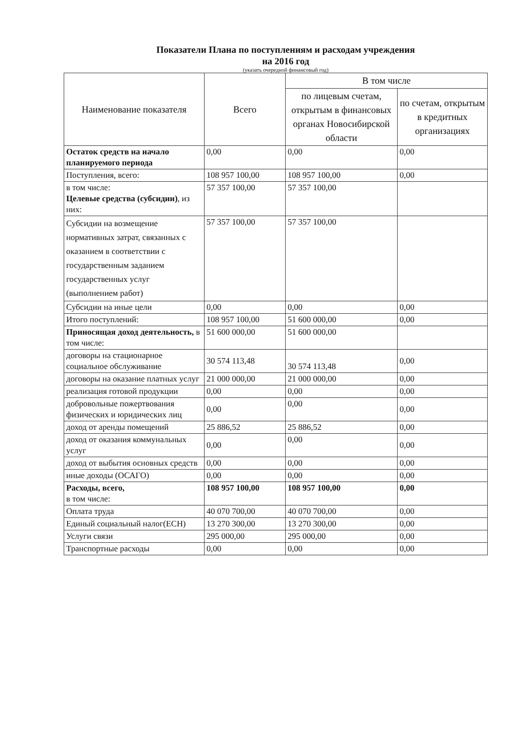Показатели Плана по поступлениям и расходам учреждения
на 2016 год
(указать очередной финансовый год)
| Наименование показателя | Всего | В том числе | |
| --- | --- | --- | --- |
| | | по лицевым счетам, открытым в финансовых органах Новосибирской области | по счетам, открытым в кредитных организациях |
| Остаток средств на начало планируемого периода | 0,00 | 0,00 | 0,00 |
| Поступления, всего: | 108 957 100,00 | 108 957 100,00 | 0,00 |
| в том числе: Целевые средства (субсидии) , из них: | 57 357 100,00 | 57 357 100,00 | |
| Субсидии на возмещение нормативных затрат, связанных с оказанием в соответствии с государственным заданием государственных услуг (выполнением работ) | 57 357 100,00 | 57 357 100,00 | |
| Субсидии на иные цели | 0,00 | 0,00 | 0,00 |
| Итого поступлений: | 108 957 100,00 | 51 600 000,00 | 0,00 |
| Приносящая доход деятельность, в том числе: | 51 600 000,00 | 51 600 000,00 | |
| договоры на стационарное социальное обслуживание | 30 574 113,48 | 30 574 113,48 | 0,00 |
| договоры на оказание платных услуг | 21 000 000,00 | 21 000 000,00 | 0,00 |
| реализация готовой продукции | 0,00 | 0,00 | 0,00 |
| добровольные пожертвования физических и юридических лиц | 0,00 | 0,00 | 0,00 |
| доход от аренды помещений | 25 886,52 | 25 886,52 | 0,00 |
| доход от оказания коммунальных услуг | 0,00 | 0,00 | 0,00 |
| доход от выбытия основных средств | 0,00 | 0,00 | 0,00 |
| иные доходы (ОСАГО) | 0,00 | 0,00 | 0,00 |
| Расходы, всего, в том числе: | 108 957 100,00 | 108 957 100,00 | 0,00 |
| Оплата труда | 40 070 700,00 | 40 070 700,00 | 0,00 |
| Единый социальный налог(ЕСН) | 13 270 300,00 | 13 270 300,00 | 0,00 |
| Услуги связи | 295 000,00 | 295 000,00 | 0,00 |
| Транспортные расходы | 0,00 | 0,00 | 0,00 |